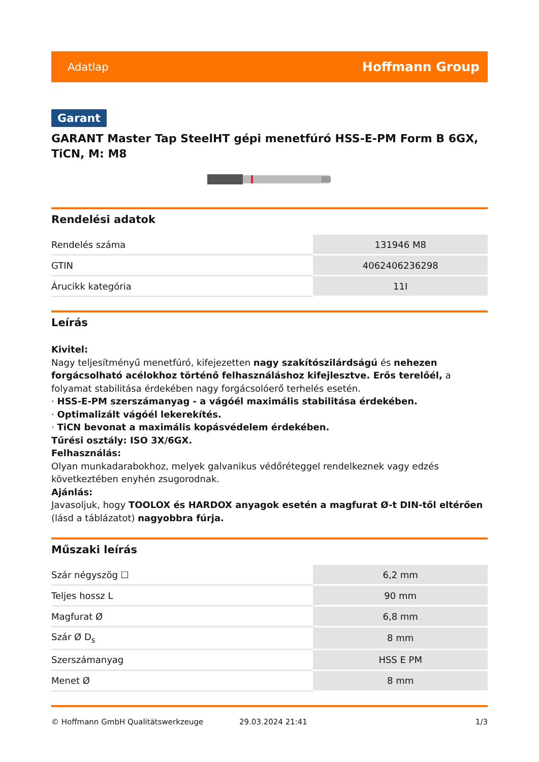Adatlap Hoffmann Group
Garant
GARANT Master Tap SteelHT gépi menetfúró HSS-E-PM Form B 6GX, TiCN, M: M8
Rendelési adatok
| Rendelés száma | 131946 M8 |
| GTIN | 4062406236298 |
| Árucikk kategória | 11I |
Leírás
Kivitel:
Nagy teljesítményű menetfúró, kifejezetten nagy szakítószilárdságú és nehezen forgácsolható acélokhoz történő felhasználáshoz kifejlesztve. Erős terelőél, a folyamat stabilitása érdekében nagy forgácsolóerő terhelés esetén.
· HSS-E-PM szerszámanyag - a vágóél maximális stabilitása érdekében.
· Optimalizált vágóél lekerekítés.
· TiCN bevonat a maximális kopásvédelem érdekében.
Tűrési osztály: ISO 3X/6GX.
Felhasználás:
Olyan munkadarabokhoz, melyek galvanikus védőréteggel rendelkeznek vagy edzés következtében enyhén zsugorodnak.
Ajánlás:
Javasoljuk, hogy TOOLOX és HARDOX anyagok esetén a magfurat Ø-t DIN-től eltérően (lásd a táblázatot) nagyobbra fúrja.
Műszaki leírás
| Szár négyszög ☐ | 6,2 mm |
| Teljes hossz L | 90 mm |
| Magfurat Ø | 6,8 mm |
| Szár Ø D<sub>s</sub> | 8 mm |
| Szerszámanyag | HSS E PM |
| Menet Ø | 8 mm |
© Hoffmann GmbH Qualitätswerkzeuge 29.03.2024 21:41 1/3